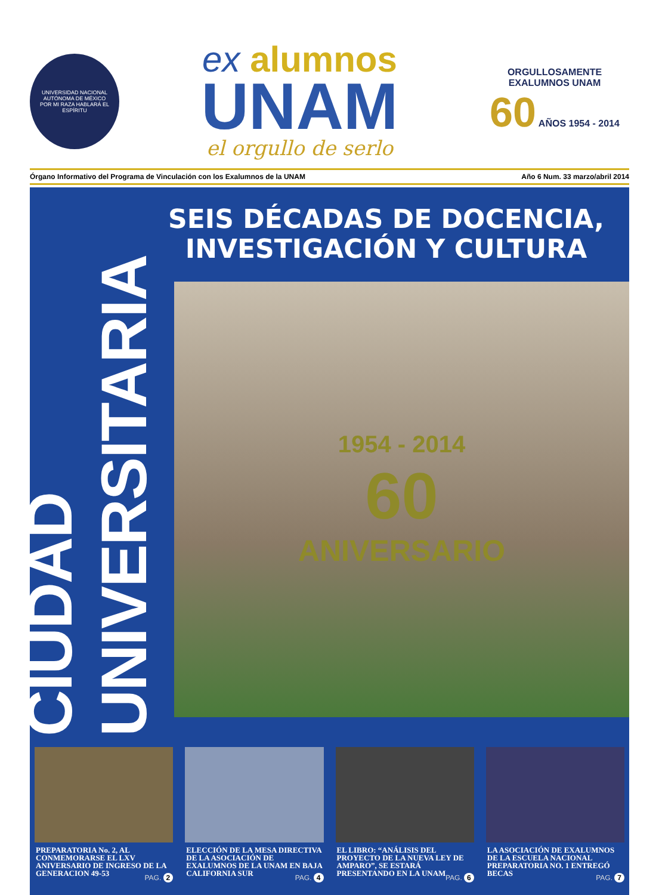UNIVERSIDAD NACIONAL AUTÓNOMA DE MÉXICO
POR MI RAZA HABLARÁ EL ESPÍRITU
ex alumnos
UNAM
el orgullo de serlo
ORGULLOSAMENTE EXALUMNOS UNAM
60 AÑOS 1954 - 2014
Órgano Informativo del Programa de Vinculación con los Exalumnos de la UNAM Año 6 Num. 33 marzo/abril 2014
CIUDAD UNIVERSITARIA
SEIS DÉCADAS DE DOCENCIA,
INVESTIGACIÓN Y CULTURA
1954 - 2014
60
ANIVERSARIO
PREPARATORIA No. 2, AL CONMEMORARSE EL LXV ANIVERSARIO DE INGRESO DE LA GENERACION 49-53
PAG. 2
ELECCIÓN DE LA MESA DIRECTIVA DE LA ASOCIACIÓN DE EXALUMNOS DE LA UNAM EN BAJA CALIFORNIA SUR
PAG. 4
EL LIBRO: “ANÁLISIS DEL PROYECTO DE LA NUEVA LEY DE AMPARO”, SE ESTARÁ PRESENTANDO EN LA UNAM
PAG. 6
LA ASOCIACIÓN DE EXALUMNOS DE LA ESCUELA NACIONAL PREPARATORIA NO. 1 ENTREGÓ BECAS
PAG. 7